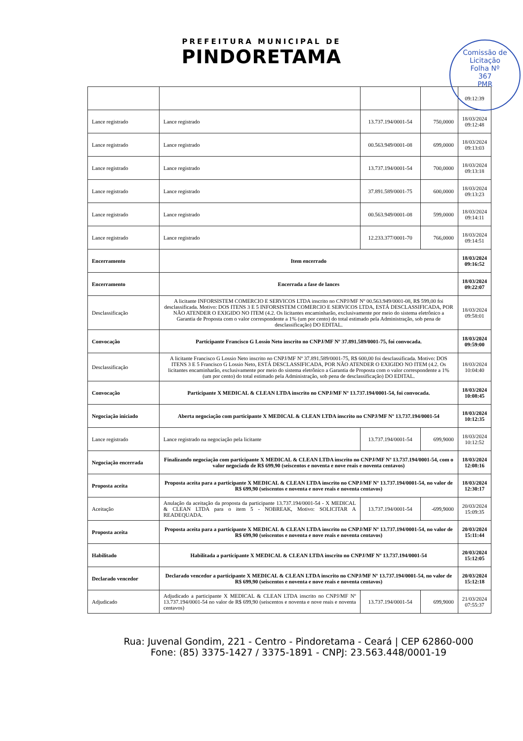PREFEITURA MUNICIPAL DE
PINDORETAMA
Comissão de Licitação
Folha Nº
367
PMR
| | | | | 09:12:39 |
| Lance registrado | Lance registrado | 13.737.194/0001-54 | 750,0000 | 18/03/2024 09:12:48 |
| Lance registrado | Lance registrado | 00.563.949/0001-08 | 699,0000 | 18/03/2024 09:13:03 |
| Lance registrado | Lance registrado | 13.737.194/0001-54 | 700,0000 | 18/03/2024 09:13:18 |
| Lance registrado | Lance registrado | 37.891.589/0001-75 | 600,0000 | 18/03/2024 09:13:23 |
| Lance registrado | Lance registrado | 00.563.949/0001-08 | 599,0000 | 18/03/2024 09:14:11 |
| Lance registrado | Lance registrado | 12.233.377/0001-70 | 766,0000 | 18/03/2024 09:14:51 |
| Encerramento | Item encerrado | | | 18/03/2024 09:16:52 |
| Encerramento | Encerrada a fase de lances | | | 18/03/2024 09:22:07 |
| Desclassificação | A licitante INFORSISTEM COMERCIO E SERVICOS LTDA inscrito no CNPJ/MF Nº 00.563.949/0001-08, R$ 599,00 foi desclassificada. Motivo: DOS ITENS 3 E 5 INFORSISTEM COMERCIO E SERVICOS LTDA, ESTÁ DESCLASSIFICADA, POR NÃO ATENDER O EXIGIDO NO ITEM (4.2. Os licitantes encaminharão, exclusivamente por meio do sistema eletrônico a Garantia de Proposta com o valor correspondente a 1% (um por cento) do total estimado pela Administração, sob pena de desclassificação) DO EDITAL. | | | 18/03/2024 09:58:01 |
| Convocação | Participante Francisco G Lossio Neto inscrito no CNPJ/MF Nº 37.891.589/0001-75, foi convocada. | | | 18/03/2024 09:59:00 |
| Desclassificação | A licitante Francisco G Lossio Neto inscrito no CNPJ/MF Nº 37.891.589/0001-75, R$ 600,00 foi desclassificada. Motivo: DOS ITENS 3 E 5 Francisco G Lossio Neto, ESTÁ DESCLASSIFICADA, POR NÃO ATENDER O EXIGIDO NO ITEM (4.2. Os licitantes encaminharão, exclusivamente por meio do sistema eletrônico a Garantia de Proposta com o valor correspondente a 1% (um por cento) do total estimado pela Administração, sob pena de desclassificação) DO EDITAL. | | | 18/03/2024 10:04:40 |
| Convocação | Participante X MEDICAL & CLEAN LTDA inscrito no CNPJ/MF Nº 13.737.194/0001-54, foi convocada. | | | 18/03/2024 10:08:45 |
| Negociação iniciado | Aberta negociação com participante X MEDICAL & CLEAN LTDA inscrito no CNPJ/MF Nº 13.737.194/0001-54 | | | 18/03/2024 10:12:35 |
| Lance registrado | Lance registrado na negociação pela licitante | 13.737.194/0001-54 | 699,9000 | 18/03/2024 10:12:52 |
| Negociação encerrada | Finalizando negociação com participante X MEDICAL & CLEAN LTDA inscrito no CNPJ/MF Nº 13.737.194/0001-54, com o valor negociado de R$ 699,90 (seiscentos e noventa e nove reais e noventa centavos) | | | 18/03/2024 12:08:16 |
| Proposta aceita | Proposta aceita para a participante X MEDICAL & CLEAN LTDA inscrito no CNPJ/MF Nº 13.737.194/0001-54, no valor de R$ 699,90 (seiscentos e noventa e nove reais e noventa centavos) | | | 18/03/2024 12:30:17 |
| Aceitação | Anulação da aceitação da proposta da participante 13.737.194/0001-54 - X MEDICAL & CLEAN LTDA para o item 5 - NOBREAK, Motivo: SOLICITAR A READEQUADA. | 13.737.194/0001-54 | -699,9000 | 20/03/2024 15:09:35 |
| Proposta aceita | Proposta aceita para a participante X MEDICAL & CLEAN LTDA inscrito no CNPJ/MF Nº 13.737.194/0001-54, no valor de R$ 699,90 (seiscentos e noventa e nove reais e noventa centavos) | | | 20/03/2024 15:11:44 |
| Habilitado | Habilitada a participante X MEDICAL & CLEAN LTDA inscrito no CNPJ/MF Nº 13.737.194/0001-54 | | | 20/03/2024 15:12:05 |
| Declarado vencedor | Declarado vencedor a participante X MEDICAL & CLEAN LTDA inscrito no CNPJ/MF Nº 13.737.194/0001-54, no valor de R$ 699,90 (seiscentos e noventa e nove reais e noventa centavos) | | | 20/03/2024 15:12:18 |
| Adjudicado | Adjudicado a participante X MEDICAL & CLEAN LTDA inscrito no CNPJ/MF Nº 13.737.194/0001-54 no valor de R$ 699,90 (seiscentos e noventa e nove reais e noventa centavos) | 13.737.194/0001-54 | 699,9000 | 21/03/2024 07:55:37 |
Rua: Juvenal Gondim, 221 - Centro - Pindoretama - Ceará | CEP 62860-000
Fone: (85) 3375-1427 / 3375-1891 - CNPJ: 23.563.448/0001-19